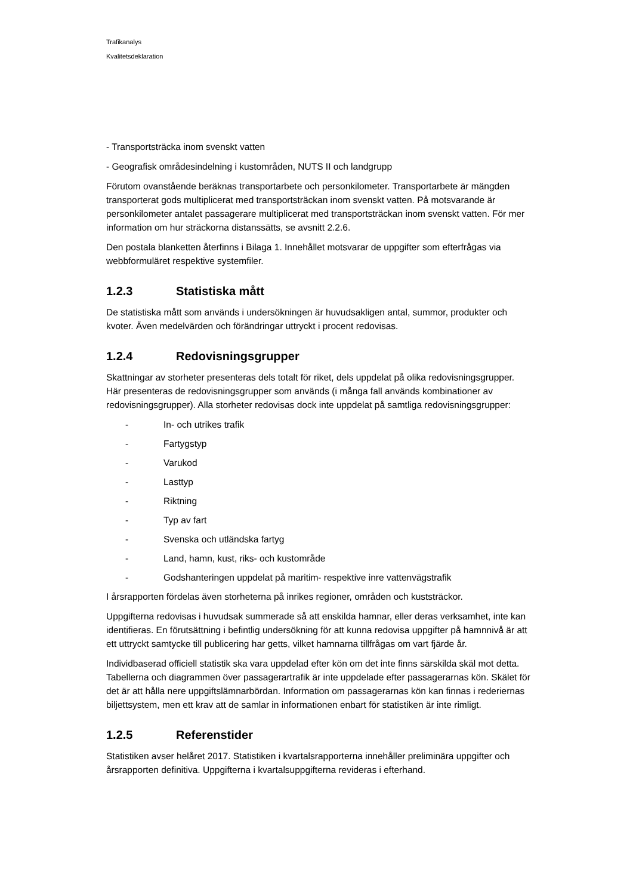Trafikanalys
Kvalitetsdeklaration
- Transportsträcka inom svenskt vatten
- Geografisk områdesindelning i kustområden, NUTS II och landgrupp
Förutom ovanstående beräknas transportarbete och personkilometer. Transportarbete är mängden transporterat gods multiplicerat med transportsträckan inom svenskt vatten. På motsvarande är personkilometer antalet passagerare multiplicerat med transportsträckan inom svenskt vatten. För mer information om hur sträckorna distanssätts, se avsnitt 2.2.6.
Den postala blanketten återfinns i Bilaga 1. Innehållet motsvarar de uppgifter som efterfrågas via webbformuläret respektive systemfiler.
1.2.3 Statistiska mått
De statistiska mått som används i undersökningen är huvudsakligen antal, summor, produkter och kvoter. Även medelvärden och förändringar uttryckt i procent redovisas.
1.2.4 Redovisningsgrupper
Skattningar av storheter presenteras dels totalt för riket, dels uppdelat på olika redovisningsgrupper. Här presenteras de redovisningsgrupper som används (i många fall används kombinationer av redovisningsgrupper). Alla storheter redovisas dock inte uppdelat på samtliga redovisningsgrupper:
- In- och utrikes trafik
- Fartygstyp
- Varukod
- Lasttyp
- Riktning
- Typ av fart
- Svenska och utländska fartyg
- Land, hamn, kust, riks- och kustområde
- Godshanteringen uppdelat på maritim- respektive inre vattenvägstrafik
I årsrapporten fördelas även storheterna på inrikes regioner, områden och kuststräckor.
Uppgifterna redovisas i huvudsak summerade så att enskilda hamnar, eller deras verksamhet, inte kan identifieras. En förutsättning i befintlig undersökning för att kunna redovisa uppgifter på hamnnivå är att ett uttryckt samtycke till publicering har getts, vilket hamnarna tillfrågas om vart fjärde år.
Individbaserad officiell statistik ska vara uppdelad efter kön om det inte finns särskilda skäl mot detta. Tabellerna och diagrammen över passagerartrafik är inte uppdelade efter passagerarnas kön. Skälet för det är att hålla nere uppgiftslämnarbördan. Information om passagerarnas kön kan finnas i rederiernas biljettsystem, men ett krav att de samlar in informationen enbart för statistiken är inte rimligt.
1.2.5 Referenstider
Statistiken avser helåret 2017. Statistiken i kvartalsrapporterna innehåller preliminära uppgifter och årsrapporten definitiva. Uppgifterna i kvartalsuppgifterna revideras i efterhand.